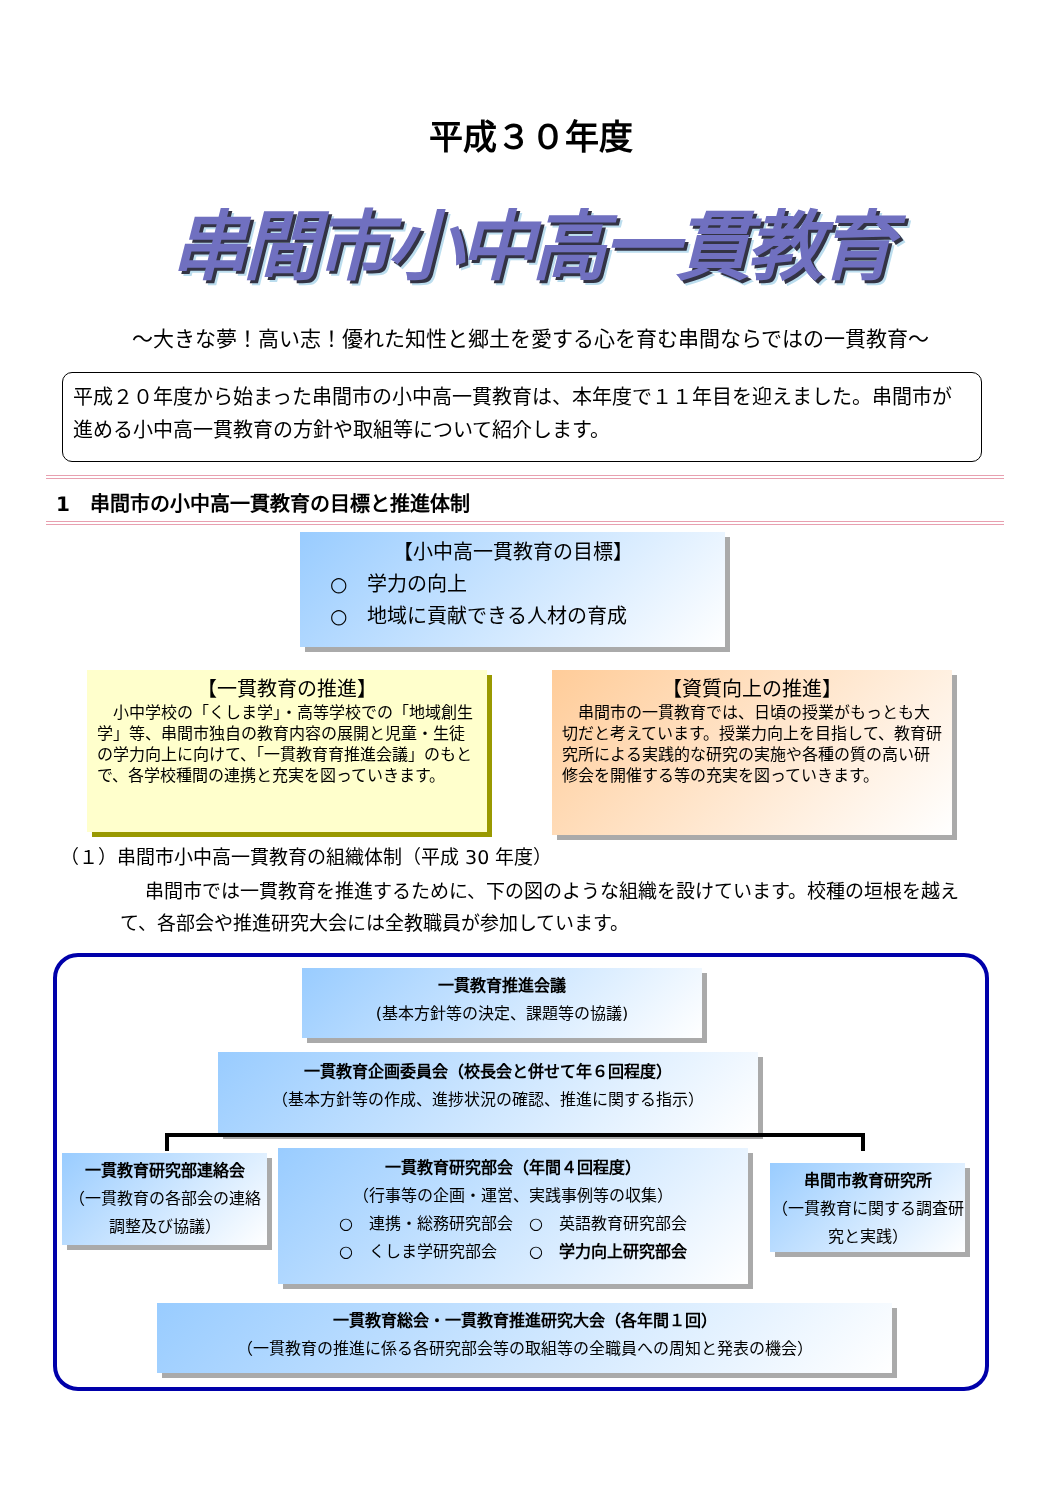平成３０年度
串間市小中高一貫教育
～大きな夢！高い志！優れた知性と郷土を愛する心を育む串間ならではの一貫教育～
平成２０年度から始まった串間市の小中高一貫教育は、本年度で１１年目を迎えました。串間市が進める小中高一貫教育の方針や取組等について紹介します。
1　串間市の小中高一貫教育の目標と推進体制
【小中高一貫教育の目標】
○　学力の向上
○　地域に貢献できる人材の育成
【一貫教育の推進】
　小中学校の「くしま学」・高等学校での「地域創生学」等、串間市独自の教育内容の展開と児童・生徒の学力向上に向けて、「一貫教育育推進会議」のもとで、各学校種間の連携と充実を図っていきます。
【資質向上の推進】
　串間市の一貫教育では、日頃の授業がもっとも大切だと考えています。授業力向上を目指して、教育研究所による実践的な研究の実施や各種の質の高い研修会を開催する等の充実を図っていきます。
（１）串間市小中高一貫教育の組織体制（平成 30 年度）
串間市では一貫教育を推進するために、下の図のような組織を設けています。校種の垣根を越えて、各部会や推進研究大会には全教職員が参加しています。
一貫教育推進会議
(基本方針等の決定、課題等の協議)
一貫教育企画委員会（校長会と併せて年６回程度）
（基本方針等の作成、進捗状況の確認、推進に関する指示）
一貫教育研究部連絡会
（一貫教育の各部会の連絡調整及び協議）
一貫教育研究部会（年間４回程度）
（行事等の企画・運営、実践事例等の収集）
○　連携・総務研究部会　○　英語教育研究部会
○　くしま学研究部会　　○　学力向上研究部会
串間市教育研究所
（一貫教育に関する調査研究と実践）
一貫教育総会・一貫教育推進研究大会（各年間１回）
（一貫教育の推進に係る各研究部会等の取組等の全職員への周知と発表の機会）